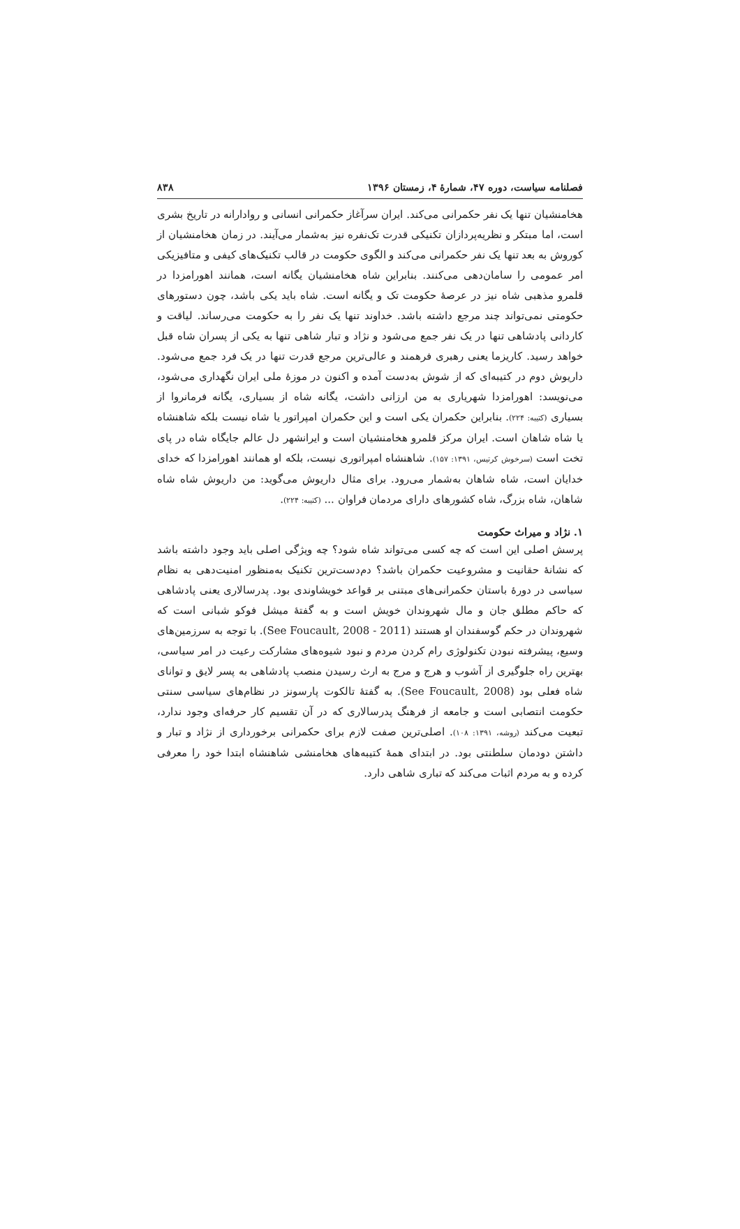فصلنامه سیاست، دوره ۴۷، شمارهٔ ۴، زمستان ۱۳۹۶ ۸۳۸
هخامنشیان تنها یک نفر حکمرانی می‌کند. ایران سرآغاز حکمرانی انسانی و روادارانه در تاریخ بشری است، اما مبتکر و نظریه‌پردازان تکنیکی قدرت تک‌نفره نیز به‌شمار می‌آیند. در زمان هخامنشیان از کوروش به بعد تنها یک نفر حکمرانی می‌کند و الگوی حکومت در قالب تکنیک‌های کیفی و متافیزیکی امر عمومی را سامان‌دهی می‌کنند. بنابراین شاه هخامنشیان یگانه است، همانند اهورامزدا در قلمرو مذهبی شاه نیز در عرصهٔ حکومت تک و یگانه است. شاه باید یکی باشد، چون دستورهای حکومتی نمی‌تواند چند مرجع داشته باشد. خداوند تنها یک نفر را به حکومت می‌رساند. لیاقت و کاردانی پادشاهی تنها در یک نفر جمع می‌شود و نژاد و تبار شاهی تنها به یکی از پسران شاه قبل خواهد رسید. کاریزما یعنی رهبری فرهمند و عالی‌ترین مرجع قدرت تنها در یک فرد جمع می‌شود. داریوش دوم در کتیبه‌ای که از شوش به‌دست آمده و اکنون در موزهٔ ملی ایران نگهداری می‌شود، می‌نویسد: اهورامزدا شهریاری به من ارزانی داشت، یگانه شاه از بسیاری، یگانه فرمانروا از بسیاری (کتیبه: ۲۲۴). بنابراین حکمران یکی است و این حکمران امپراتور یا شاه نیست بلکه شاهنشاه یا شاه شاهان است. ایران مرکز قلمرو هخامنشیان است و ایرانشهر دل عالم جایگاه شاه در پای تخت است (سرخوش کرتیس، ۱۳۹۱: ۱۵۷). شاهنشاه امپراتوری نیست، بلکه او همانند اهورامزدا که خدای خدایان است، شاه شاهان به‌شمار می‌رود. برای مثال داریوش می‌گوید: من داریوش شاه شاه شاهان، شاه بزرگ، شاه کشورهای دارای مردمان فراوان ... (کتیبه: ۲۲۴).
۱. نژاد و میراث حکومت
پرسش اصلی این است که چه کسی می‌تواند شاه شود؟ چه ویژگی اصلی باید وجود داشته باشد که نشانهٔ حقانیت و مشروعیت حکمران باشد؟ دم‌دست‌ترین تکنیک به‌منظور امنیت‌دهی به نظام سیاسی در دورهٔ باستان حکمرانی‌های مبتنی بر قواعد خویشاوندی بود. پدرسالاری یعنی پادشاهی که حاکم مطلق جان و مال شهروندان خویش است و به گفتهٔ میشل فوکو شبانی است که شهروندان در حکم گوسفندان او هستند (See Foucault, 2008 - 2011). با توجه به سرزمین‌های وسیع، پیشرفته نبودن تکنولوژی رام کردن مردم و نبود شیوه‌های مشارکت رعیت در امر سیاسی، بهترین راه جلوگیری از آشوب و هرج و مرج به ارث رسیدن منصب پادشاهی به پسر لایق و توانای شاه فعلی بود (See Foucault, 2008). به گفتهٔ تالکوت پارسونز در نظام‌های سیاسی سنتی حکومت انتصابی است و جامعه از فرهنگ پدرسالاری که در آن تقسیم کار حرفه‌ای وجود ندارد، تبعیت می‌کند (روشه، ۱۳۹۱: ۱۰۸). اصلی‌ترین صفت لازم برای حکمرانی برخورداری از نژاد و تبار و داشتن دودمان سلطنتی بود. در ابتدای همهٔ کتیبه‌های هخامنشی شاهنشاه ابتدا خود را معرفی کرده و به مردم اثبات می‌کند که تباری شاهی دارد.